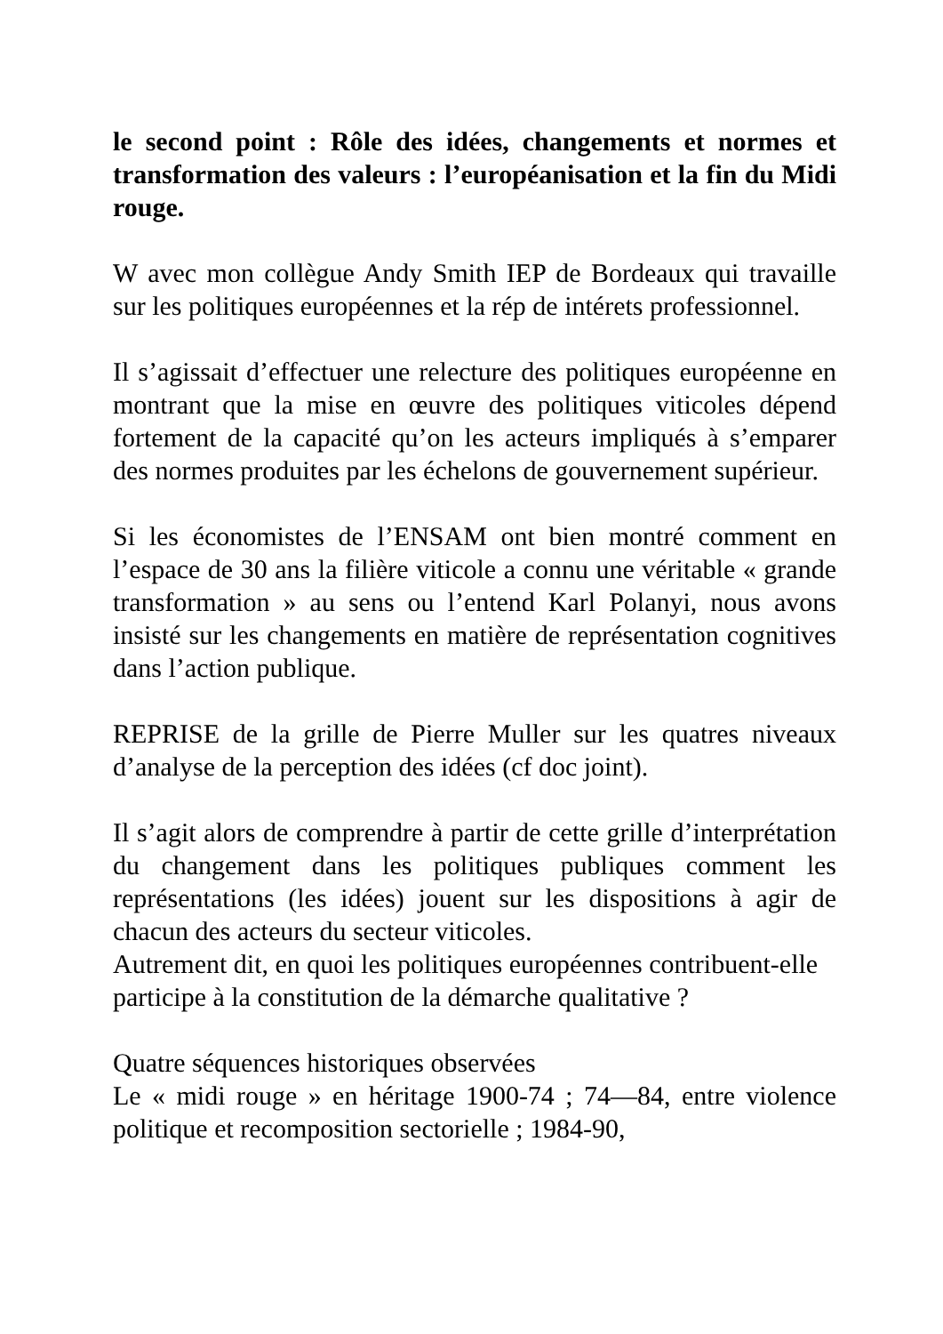le second point : Rôle des idées, changements et normes et transformation des valeurs : l’européanisation et la fin du Midi rouge.
W avec mon collègue Andy Smith IEP de Bordeaux qui travaille sur les politiques européennes et la rép de intérets professionnel.
Il s’agissait d’effectuer une relecture des politiques européenne en montrant que la mise en œuvre des politiques viticoles dépend fortement de la capacité qu’on les acteurs impliqués à s’emparer des normes produites par les échelons de gouvernement supérieur.
Si les économistes de l’ENSAM ont bien montré comment en l’espace de 30 ans la filière viticole a connu une véritable « grande transformation » au sens ou l’entend Karl Polanyi, nous avons insisté sur les changements en matière de représentation cognitives dans l’action publique.
REPRISE de la grille de Pierre Muller sur les quatres niveaux d’analyse de la perception des idées (cf doc joint).
Il s’agit alors de comprendre à partir de cette grille d’interprétation du changement dans les politiques publiques comment les représentations (les idées) jouent sur les dispositions à agir de chacun des acteurs du secteur viticoles.
Autrement dit, en quoi les politiques européennes contribuent-elle participe à la constitution de la démarche qualitative ?
Quatre séquences historiques observées
Le « midi rouge » en héritage 1900-74 ; 74—84, entre violence politique et recomposition sectorielle ; 1984-90,